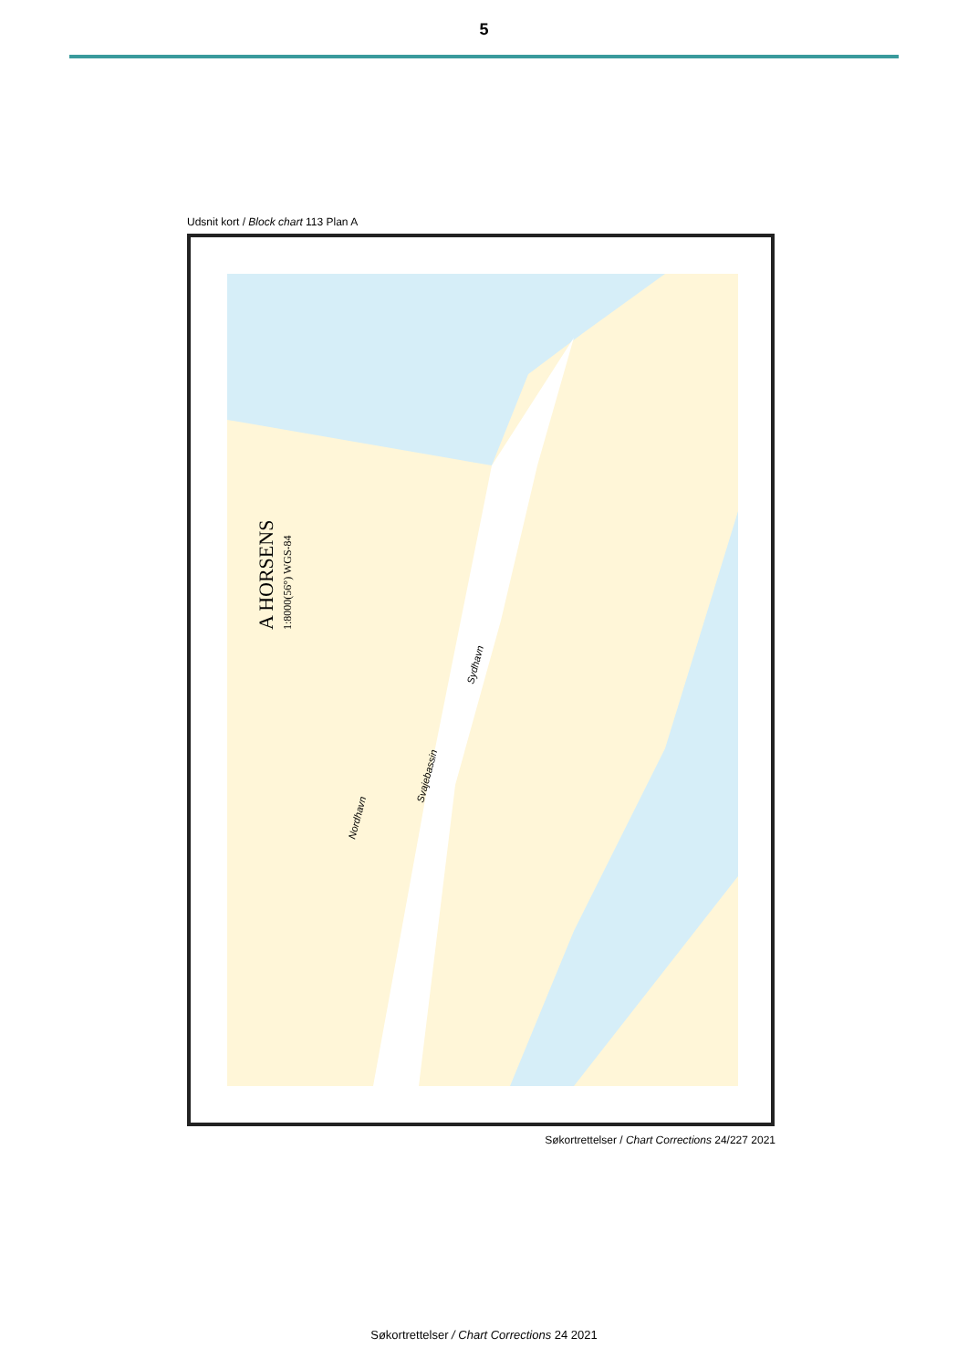5
Udsnit kort / Block chart 113 Plan A
A HORSENS
1:8000(56°) WGS-84
Nordhavn
Svajebassin
Sydhavn
Søkortrettelser / Chart Corrections 24/227 2021
Søkortrettelser / Chart Corrections 24 2021